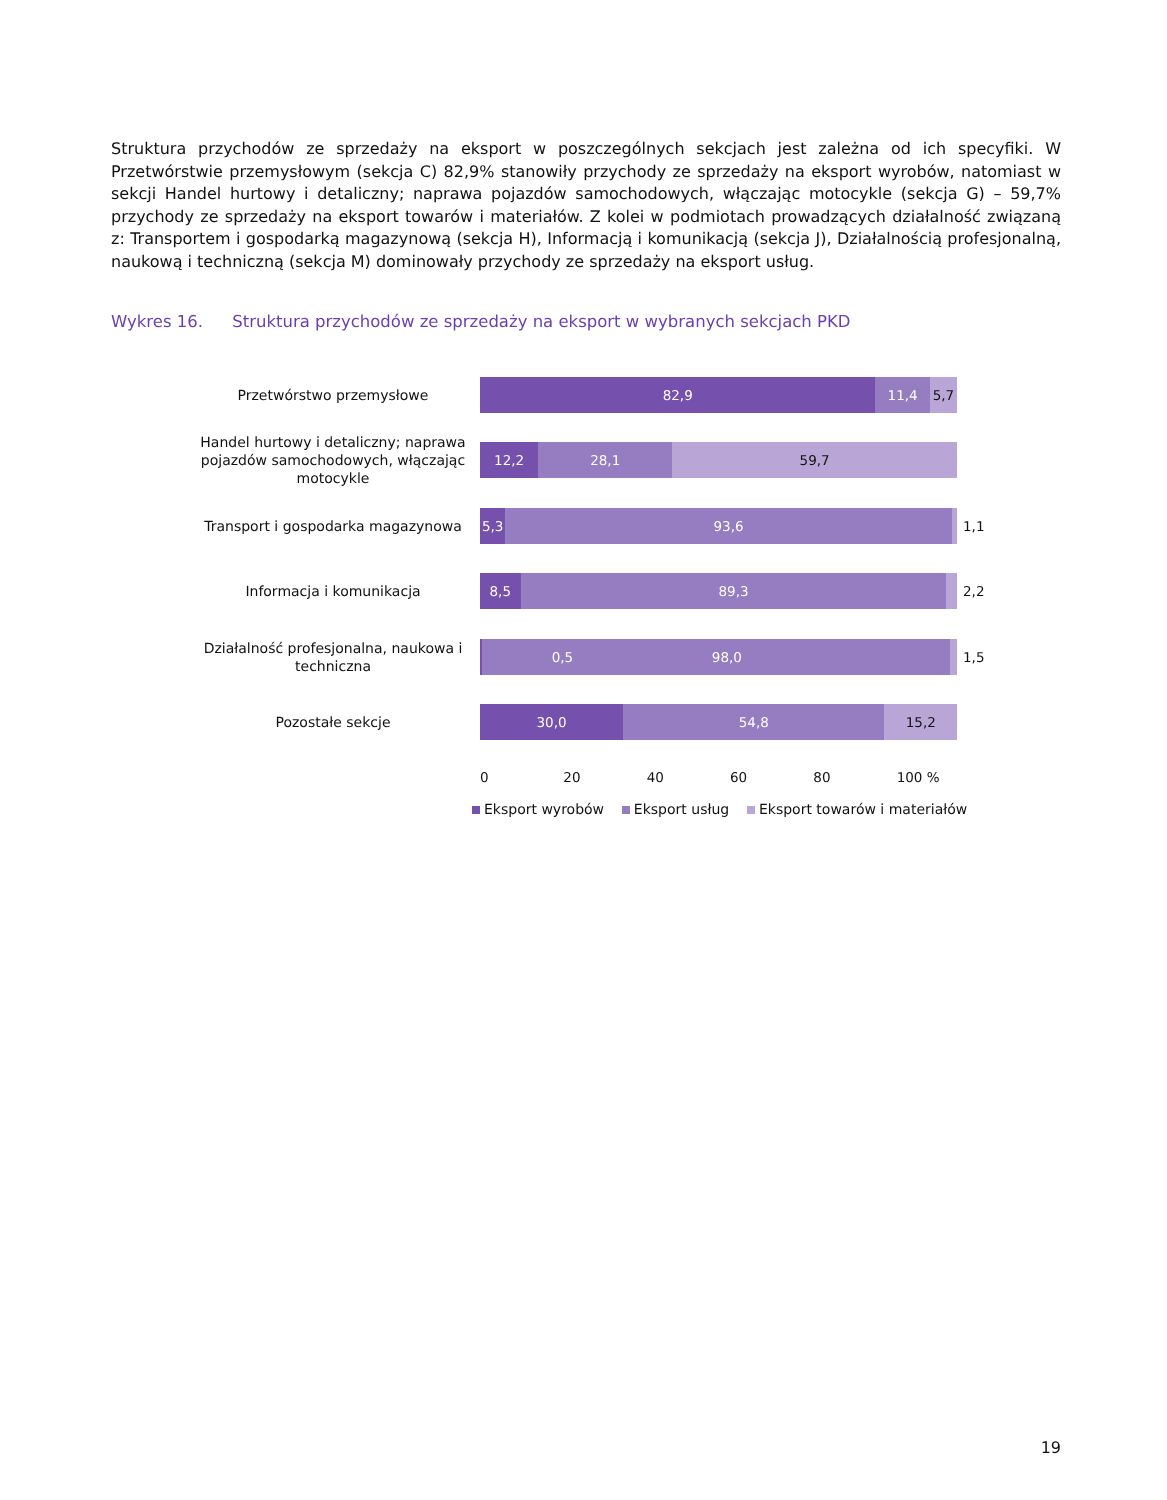Struktura przychodów ze sprzedaży na eksport w poszczególnych sekcjach jest zależna od ich specyfiki. W Przetwórstwie przemysłowym (sekcja C) 82,9% stanowiły przychody ze sprzedaży na eksport wyrobów, natomiast w sekcji Handel hurtowy i detaliczny; naprawa pojazdów samochodowych, włączając motocykle (sekcja G) – 59,7% przychody ze sprzedaży na eksport towarów i materiałów. Z kolei w podmiotach prowadzących działalność związaną z: Transportem i gospodarką magazynową (sekcja H), Informacją i komunikacją (sekcja J), Działalnością profesjonalną, naukową i techniczną (sekcja M) dominowały przychody ze sprzedaży na eksport usług.
Wykres 16. Struktura przychodów ze sprzedaży na eksport w wybranych sekcjach PKD
Przetwórstwo przemysłowe
82,9 11,4 5,7
Handel hurtowy i detaliczny; naprawa pojazdów samochodowych, włączając motocykle
12,2 28,1 59,7
Transport i gospodarka magazynowa
5,3 93,6
1,1
Informacja i komunikacja
8,5 89,3
2,2
Działalność profesjonalna, naukowa i techniczna
0,5 98,0
1,5
Pozostałe sekcje
30,0 54,8 15,2
0 20 40 60 80 100 %
Eksport wyrobów Eksport usług Eksport towarów i materiałów
19